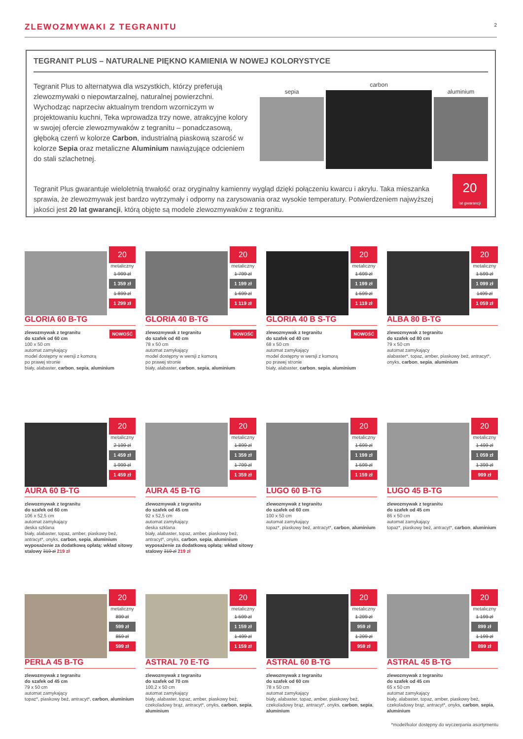ZLEWOZMYWAKI Z TEGRANITU
2
TEGRANIT PLUS – NATURALNE PIĘKNO KAMIENIA W NOWEJ KOLORYSTYCE
Tegranit Plus to alternatywa dla wszystkich, którzy preferują zlewozmywaki o niepowtarzalnej, naturalnej powierzchni. Wychodząc naprzeciw aktualnym trendom wzorniczym w projektowaniu kuchni, Teka wprowadza trzy nowe, atrakcyjne kolory w swojej ofercie zlewozmywaków z tegranitu – ponadczasową, głęboką czerń w kolorze Carbon, industrialną piaskową szarość w kolorze Sepia oraz metaliczne Aluminium nawiązujące odcieniem do stali szlachetnej.
sepia
carbon
aluminium
Tegranit Plus gwarantuje wieloletnią trwałość oraz oryginalny kamienny wygląd dzięki połączeniu kwarcu i akrylu. Taka mieszanka sprawia, że zlewozmywak jest bardzo wytrzymały i odporny na zarysowania oraz wysokie temperatury. Potwierdzeniem najwyższej jakości jest 20 lat gwarancji, którą objęte są modele zlewozmywaków z tegranitu.
20
lat gwarancji
20
metaliczny
1 999 zł
1 359 zł
1 899 zł
1 299 zł
GLORIA 60 B-TG
NOWOŚĆ zlewozmywak z tegranitu
do szafek od 60 cm
100 x 50 cm
automat zamykający
model dostępny w wersji z komorą
po prawej stronie
biały, alabaster, carbon, sepia, aluminium
20
metaliczny
1 799 zł
1 199 zł
1 699 zł
1 119 zł
GLORIA 40 B-TG
NOWOŚĆ zlewozmywak z tegranitu
do szafek od 40 cm
78 x 50 cm
automat zamykający
model dostępny w wersji z komorą
po prawej stronie
biały, alabaster, carbon, sepia, aluminium
20
metaliczny
1 699 zł
1 199 zł
1 599 zł
1 119 zł
GLORIA 40 B S-TG
NOWOŚĆ zlewozmywak z tegranitu
do szafek od 40 cm
68 x 50 cm
automat zamykający
model dostępny w wersji z komorą
po prawej stronie
biały, alabaster, carbon, sepia, aluminium
20
metaliczny
1 599 zł
1 099 zł
1499 zł
1 059 zł
ALBA 80 B-TG
zlewozmywak z tegranitu
do szafek od 80 cm
79 x 50 cm
automat zamykający
alabaster*, topaz, amber, piaskowy beż, antracyt*, onyks, carbon, sepia, aluminium
20
metaliczny
2 199 zł
1 459 zł
1 999 zł
1 459 zł
AURA 60 B-TG
zlewozmywak z tegranitu
do szafek od 60 cm
106 x 52,5 cm
automat zamykający
deska szklana
biały, alabaster, topaz, amber, piaskowy beż, antracyt*, onyks, carbon, sepia, aluminium
wyposażenie za dodatkową opłatą: wkład sitowy stalowy 319 zł 219 zł
20
metaliczny
1 899 zł
1 359 zł
1 799 zł
1 359 zł
AURA 45 B-TG
zlewozmywak z tegranitu
do szafek od 45 cm
92 x 52,5 cm
automat zamykający
deska szklana
biały, alabaster, topaz, amber, piaskowy beż, antracyt*, onyks, carbon, sepia, aluminium
wyposażenie za dodatkową opłatą: wkład sitowy stalowy 319 zł 219 zł
20
metaliczny
1 699 zł
1 199 zł
1 599 zł
1 159 zł
LUGO 60 B-TG
zlewozmywak z tegranitu
do szafek od 60 cm
100 x 50 cm
automat zamykający
topaz*, piaskowy beż, antracyt*, carbon, aluminium
20
metaliczny
1 499 zł
1 059 zł
1 399 zł
999 zł
LUGO 45 B-TG
zlewozmywak z tegranitu
do szafek od 45 cm
86 x 50 cm
automat zamykający
topaz*, piaskowy beż, antracyt*, carbon, aluminium
20
metaliczny
899 zł
599 zł
859 zł
599 zł
PERLA 45 B-TG
zlewozmywak z tegranitu
do szafek od 45 cm
79 x 50 cm
automat zamykający
topaz*, piaskowy beż, antracyt*, carbon, aluminium
20
metaliczny
1 599 zł
1 159 zł
1 499 zł
1 159 zł
ASTRAL 70 E-TG
zlewozmywak z tegranitu
do szafek od 70 cm
100,2 x 50 cm
automat zamykający
biały, alabaster, topaz, amber, piaskowy beż, czekoladowy brąz, antracyt*, onyks, carbon, sepia, aluminium
20
metaliczny
1 299 zł
959 zł
1 299 zł
959 zł
ASTRAL 60 B-TG
zlewozmywak z tegranitu
do szafek od 60 cm
78 x 50 cm
automat zamykający
biały, alabaster, topaz, amber, piaskowy beż, czekoladowy brąz, antracyt*, onyks, carbon, sepia, aluminium
20
metaliczny
1 199 zł
899 zł
1 199 zł
899 zł
ASTRAL 45 B-TG
zlewozmywak z tegranitu
do szafek od 45 cm
65 x 50 cm
automat zamykający
biały, alabaster, topaz, amber, piaskowy beż, czekoladowy brąz, antracyt*, onyks, carbon, sepia, aluminium
*model/kolor dostępny do wyczerpania asortymentu